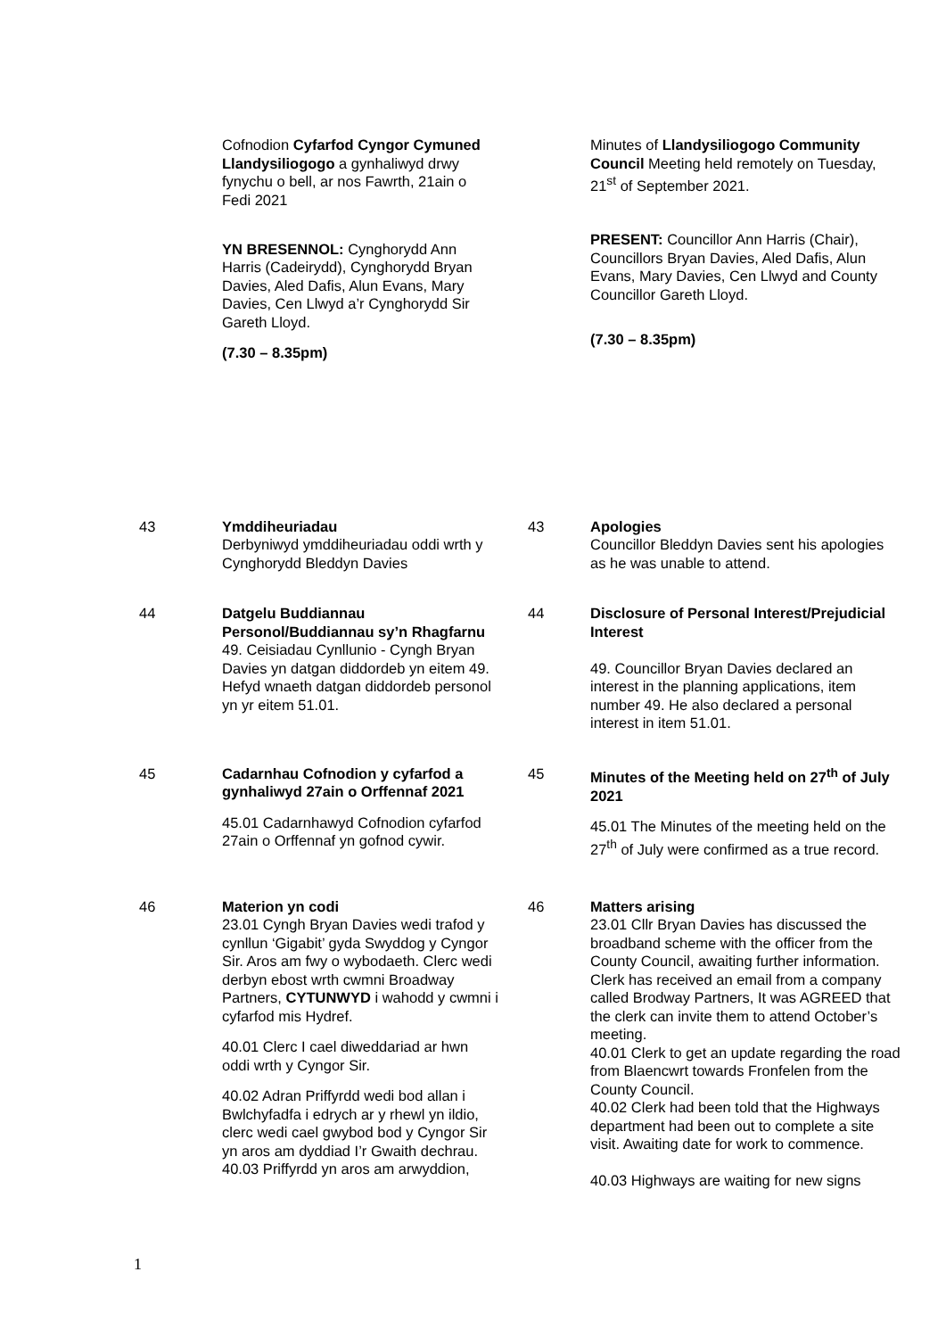Cofnodion Cyfarfod Cyngor Cymuned Llandysiliogogo a gynhaliwyd drwy fynychu o bell, ar nos Fawrth, 21ain o Fedi 2021
YN BRESENNOL: Cynghorydd Ann Harris (Cadeirydd), Cynghorydd Bryan Davies, Aled Dafis, Alun Evans, Mary Davies, Cen Llwyd a’r Cynghorydd Sir Gareth Lloyd.
(7.30 – 8.35pm)
Minutes of Llandysiliogogo Community Council Meeting held remotely on Tuesday, 21<sup>st</sup> of September 2021.
PRESENT: Councillor Ann Harris (Chair), Councillors Bryan Davies, Aled Dafis, Alun Evans, Mary Davies, Cen Llwyd and County Councillor Gareth Lloyd.
(7.30 – 8.35pm)
43 Ymddiheuriadau
Derbyniwyd ymddiheuriadau oddi wrth y Cynghorydd Bleddyn Davies
43 Apologies
Councillor Bleddyn Davies sent his apologies as he was unable to attend.
44 Datgelu Buddiannau Personol/Buddiannau sy’n Rhagfarnu
49. Ceisiadau Cynllunio - Cyngh Bryan Davies yn datgan diddordeb yn eitem 49. Hefyd wnaeth datgan diddordeb personol yn yr eitem 51.01.
44 Disclosure of Personal Interest/Prejudicial Interest
49. Councillor Bryan Davies declared an interest in the planning applications, item number 49. He also declared a personal interest in item 51.01.
45 Cadarnhau Cofnodion y cyfarfod a gynhaliwyd 27ain o Orffennaf 2021
45.01 Cadarnhawyd Cofnodion cyfarfod 27ain o Orffennaf yn gofnod cywir.
45 Minutes of the Meeting held on 27<sup>th</sup> of July 2021
45.01 The Minutes of the meeting held on the 27<sup>th</sup> of July were confirmed as a true record.
46 Materion yn codi
23.01 Cyngh Bryan Davies wedi trafod y cynllun ‘Gigabit’ gyda Swyddog y Cyngor Sir. Aros am fwy o wybodaeth. Clerc wedi derbyn ebost wrth cwmni Broadway Partners, CYTUNWYD i wahodd y cwmni i cyfarfod mis Hydref.
40.01 Clerc I cael diweddariad ar hwn oddi wrth y Cyngor Sir.
40.02 Adran Priffyrdd wedi bod allan i Bwlchyfadfa i edrych ar y rhewl yn ildio, clerc wedi cael gwybod bod y Cyngor Sir yn aros am dyddiad I’r Gwaith dechrau.
40.03 Priffyrdd yn aros am arwyddion,
46 Matters arising
23.01 Cllr Bryan Davies has discussed the broadband scheme with the officer from the County Council, awaiting further information. Clerk has received an email from a company called Brodway Partners, It was AGREED that the clerk can invite them to attend October’s meeting.
40.01 Clerk to get an update regarding the road from Blaencwrt towards Fronfelen from the County Council.
40.02 Clerk had been told that the Highways department had been out to complete a site visit. Awaiting date for work to commence.
40.03 Highways are waiting for new signs
1